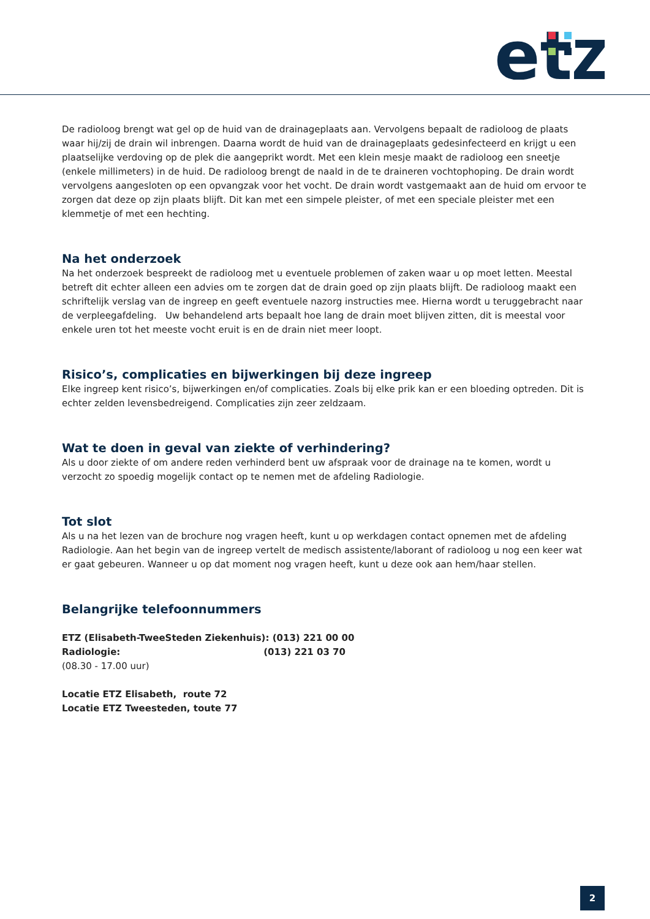et
De radioloog brengt wat gel op de huid van de drainageplaats aan. Vervolgens bepaalt de radioloog de plaats waar hij/zij de drain wil inbrengen. Daarna wordt de huid van de drainageplaats gedesinfecteerd en krijgt u een plaatselijke verdoving op de plek die aangeprikt wordt. Met een klein mesje maakt de radioloog een sneetje (enkele millimeters) in de huid. De radioloog brengt de naald in de te draineren vochtophoping. De drain wordt vervolgens aangesloten op een opvangzak voor het vocht. De drain wordt vastgemaakt aan de huid om ervoor te zorgen dat deze op zijn plaats blijft. Dit kan met een simpele pleister, of met een speciale pleister met een klemmetje of met een hechting.
Na het onderzoek
Na het onderzoek bespreekt de radioloog met u eventuele problemen of zaken waar u op moet letten. Meestal betreft dit echter alleen een advies om te zorgen dat de drain goed op zijn plaats blijft. De radioloog maakt een schriftelijk verslag van de ingreep en geeft eventuele nazorg instructies mee. Hierna wordt u teruggebracht naar de verpleegafdeling. Uw behandelend arts bepaalt hoe lang de drain moet blijven zitten, dit is meestal voor enkele uren tot het meeste vocht eruit is en de drain niet meer loopt.
Risico’s, complicaties en bijwerkingen bij deze ingreep
Elke ingreep kent risico’s, bijwerkingen en/of complicaties. Zoals bij elke prik kan er een bloeding optreden. Dit is echter zelden levensbedreigend. Complicaties zijn zeer zeldzaam.
Wat te doen in geval van ziekte of verhindering?
Als u door ziekte of om andere reden verhinderd bent uw afspraak voor de drainage na te komen, wordt u verzocht zo spoedig mogelijk contact op te nemen met de afdeling Radiologie.
Tot slot
Als u na het lezen van de brochure nog vragen heeft, kunt u op werkdagen contact opnemen met de afdeling Radiologie. Aan het begin van de ingreep vertelt de medisch assistente/laborant of radioloog u nog een keer wat er gaat gebeuren. Wanneer u op dat moment nog vragen heeft, kunt u deze ook aan hem/haar stellen.
Belangrijke telefoonnummers
ETZ (Elisabeth-TweeSteden Ziekenhuis): (013) 221 00 00
Radiologie: (013) 221 03 70
(08.30 - 17.00 uur)
Locatie ETZ Elisabeth, route 72
Locatie ETZ Tweesteden, toute 77
2